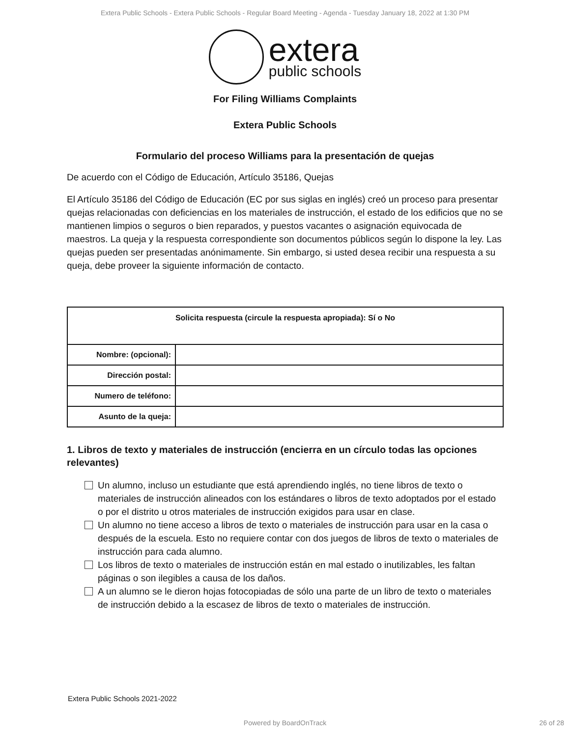Extera Public Schools - Extera Public Schools - Regular Board Meeting - Agenda - Tuesday January 18, 2022 at 1:30 PM
extera
public schools
For Filing Williams Complaints
Extera Public Schools
Formulario del proceso Williams para la presentación de quejas
De acuerdo con el Código de Educación, Artículo 35186, Quejas
El Artículo 35186 del Código de Educación (EC por sus siglas en inglés) creó un proceso para presentar quejas relacionadas con deficiencias en los materiales de instrucción, el estado de los edificios que no se mantienen limpios o seguros o bien reparados, y puestos vacantes o asignación equivocada de maestros. La queja y la respuesta correspondiente son documentos públicos según lo dispone la ley. Las quejas pueden ser presentadas anónimamente. Sin embargo, si usted desea recibir una respuesta a su queja, debe proveer la siguiente información de contacto.
| Solicita respuesta (circule la respuesta apropiada): Sí o No | |
| --- | --- |
| Nombre: (opcional): | |
| Dirección postal: | |
| Numero de teléfono: | |
| Asunto de la queja: | |
1. Libros de texto y materiales de instrucción (encierra en un círculo todas las opciones relevantes)
Un alumno, incluso un estudiante que está aprendiendo inglés, no tiene libros de texto o materiales de instrucción alineados con los estándares o libros de texto adoptados por el estado o por el distrito u otros materiales de instrucción exigidos para usar en clase.
Un alumno no tiene acceso a libros de texto o materiales de instrucción para usar en la casa o después de la escuela. Esto no requiere contar con dos juegos de libros de texto o materiales de instrucción para cada alumno.
Los libros de texto o materiales de instrucción están en mal estado o inutilizables, les faltan páginas o son ilegibles a causa de los daños.
A un alumno se le dieron hojas fotocopiadas de sólo una parte de un libro de texto o materiales de instrucción debido a la escasez de libros de texto o materiales de instrucción.
Extera Public Schools 2021-2022
Powered by BoardOnTrack 26 of 28